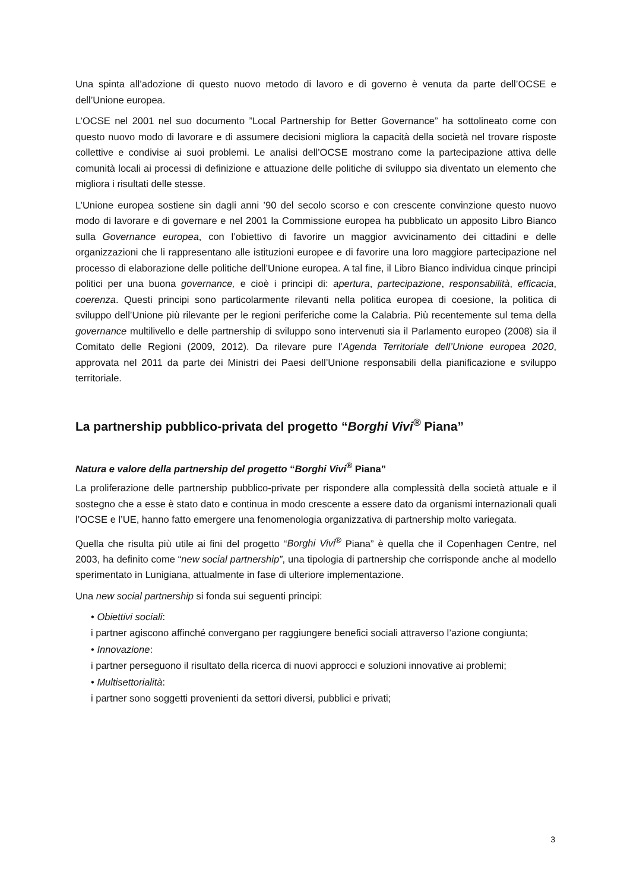Una spinta all’adozione di questo nuovo metodo di lavoro e di governo è venuta da parte dell’OCSE e dell’Unione europea.
L’OCSE nel 2001 nel suo documento ”Local Partnership for Better Governance” ha sottolineato come con questo nuovo modo di lavorare e di assumere decisioni migliora la capacità della società nel trovare risposte collettive e condivise ai suoi problemi. Le analisi dell’OCSE mostrano come la partecipazione attiva delle comunità locali ai processi di definizione e attuazione delle politiche di sviluppo sia diventato un elemento che migliora i risultati delle stesse.
L’Unione europea sostiene sin dagli anni ’90 del secolo scorso e con crescente convinzione questo nuovo modo di lavorare e di governare e nel 2001 la Commissione europea ha pubblicato un apposito Libro Bianco sulla Governance europea, con l’obiettivo di favorire un maggior avvicinamento dei cittadini e delle organizzazioni che li rappresentano alle istituzioni europee e di favorire una loro maggiore partecipazione nel processo di elaborazione delle politiche dell’Unione europea. A tal fine, il Libro Bianco individua cinque principi politici per una buona governance, e cioè i principi di: apertura, partecipazione, responsabilità, efficacia, coerenza. Questi principi sono particolarmente rilevanti nella politica europea di coesione, la politica di sviluppo dell’Unione più rilevante per le regioni periferiche come la Calabria. Più recentemente sul tema della governance multilivello e delle partnership di sviluppo sono intervenuti sia il Parlamento europeo (2008) sia il Comitato delle Regioni (2009, 2012). Da rilevare pure l’Agenda Territoriale dell’Unione europea 2020, approvata nel 2011 da parte dei Ministri dei Paesi dell’Unione responsabili della pianificazione e sviluppo territoriale.
La partnership pubblico-privata del progetto “Borghi Vivi<sup>®</sup> Piana”
Natura e valore della partnership del progetto “Borghi Vivi<sup>®</sup> Piana”
La proliferazione delle partnership pubblico-private per rispondere alla complessità della società attuale e il sostegno che a esse è stato dato e continua in modo crescente a essere dato da organismi internazionali quali l’OCSE e l’UE, hanno fatto emergere una fenomenologia organizzativa di partnership molto variegata.
Quella che risulta più utile ai fini del progetto “Borghi Vivi<sup>®</sup> Piana” è quella che il Copenhagen Centre, nel 2003, ha definito come “new social partnership”, una tipologia di partnership che corrisponde anche al modello sperimentato in Lunigiana, attualmente in fase di ulteriore implementazione.
Una new social partnership si fonda sui seguenti principi:
• Obiettivi sociali:
i partner agiscono affinché convergano per raggiungere benefici sociali attraverso l’azione congiunta;
• Innovazione:
i partner perseguono il risultato della ricerca di nuovi approcci e soluzioni innovative ai problemi;
• Multisettorialità:
i partner sono soggetti provenienti da settori diversi, pubblici e privati;
3